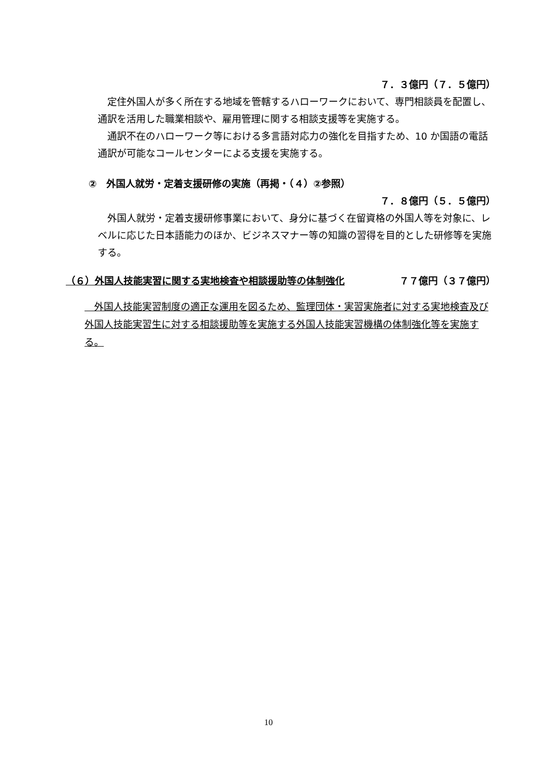７．３億円（７．５億円）
　定住外国人が多く所在する地域を管轄するハローワークにおいて、専門相談員を配置し、通訳を活用した職業相談や、雇用管理に関する相談支援等を実施する。
　通訳不在のハローワーク等における多言語対応力の強化を目指すため、10 か国語の電話通訳が可能なコールセンターによる支援を実施する。
②　外国人就労・定着支援研修の実施（再掲・（４）②参照）
７．８億円（５．５億円）
　外国人就労・定着支援研修事業において、身分に基づく在留資格の外国人等を対象に、レベルに応じた日本語能力のほか、ビジネスマナー等の知識の習得を目的とした研修等を実施する。
（６）外国人技能実習に関する実地検査や相談援助等の体制強化 ７７億円（３７億円）
　外国人技能実習制度の適正な運用を図るため、監理団体・実習実施者に対する実地検査及び外国人技能実習生に対する相談援助等を実施する外国人技能実習機構の体制強化等を実施する。
10